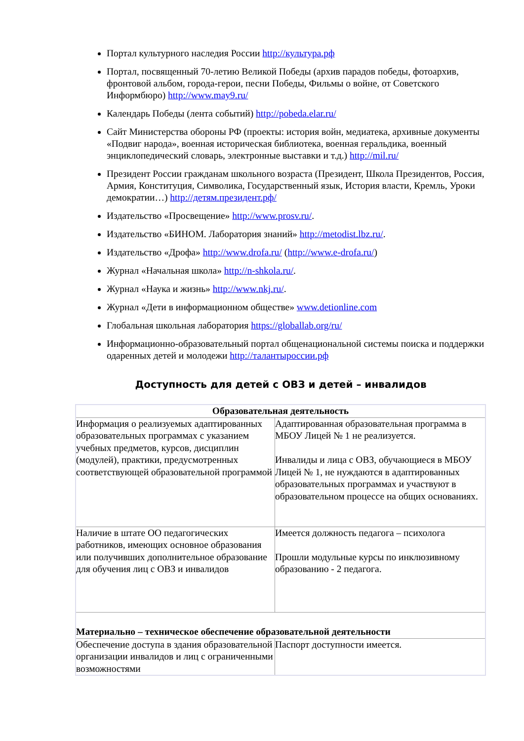Портал культурного наследия России http://культура.рф
Портал, посвященный 70-летию Великой Победы (архив парадов победы, фотоархив, фронтовой альбом, города-герои, песни Победы, Фильмы о войне, от Советского Информбюро) http://www.may9.ru/
Календарь Победы (лента событий) http://pobeda.elar.ru/
Сайт Министерства обороны РФ (проекты: история войн, медиатека, архивные документы «Подвиг народа», военная историческая библиотека, военная геральдика, военный энциклопедический словарь, электронные выставки и т.д.) http://mil.ru/
Президент России гражданам школьного возраста (Президент, Школа Президентов, Россия, Армия, Конституция, Символика, Государственный язык, История власти, Кремль, Уроки демократии…) http://детям.президент.рф/
Издательство «Просвещение» http://www.prosv.ru/.
Издательство «БИНОМ. Лаборатория знаний» http://metodist.lbz.ru/.
Издательство «Дрофа» http://www.drofa.ru/ (http://www.e-drofa.ru/)
Журнал «Начальная школа» http://n-shkola.ru/.
Журнал «Наука и жизнь» http://www.nkj.ru/.
Журнал «Дети в информационном обществе» www.detionline.com
Глобальная школьная лаборатория https://globallab.org/ru/
Информационно-образовательный портал общенациональной системы поиска и поддержки одаренных детей и молодежи http://талантыроссии.рф
Доступность для детей с ОВЗ и детей – инвалидов
| Образовательная деятельность | |
| --- | --- |
| Информация о реализуемых адаптированных образовательных программах с указанием учебных предметов, курсов, дисциплин (модулей), практики, предусмотренных соответствующей образовательной программой | Адаптированная образовательная программа в МБОУ Лицей № 1 не реализуется. Инвалиды и лица с ОВЗ, обучающиеся в МБОУ Лицей № 1, не нуждаются в адаптированных образовательных программах и участвуют в образовательном процессе на общих основаниях. |
| Наличие в штате ОО педагогических работников, имеющих основное образования или получивших дополнительное образование для обучения лиц с ОВЗ и инвалидов | Имеется должность педагога – психолога Прошли модульные курсы по инклюзивному образованию - 2 педагога. |
| Материально – техническое обеспечение образовательной деятельности | |
| Обеспечение доступа в здания образовательной организации инвалидов и лиц с ограниченными возможностями | Паспорт доступности имеется. |